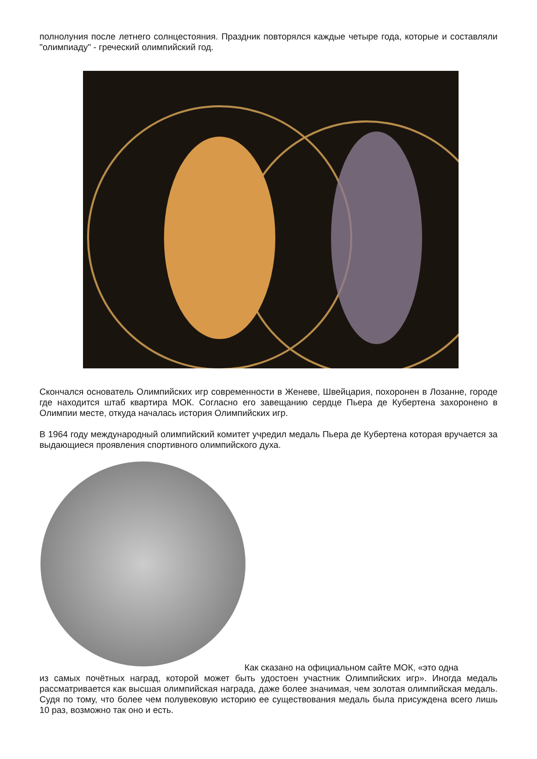полнолуния после летнего солнцестояния. Праздник повторялся каждые четыре года, которые и составляли "олимпиаду" - греческий олимпийский год.
Скончался основатель Олимпийских игр современности в Женеве, Швейцария, похоронен в Лозанне, городе где находится штаб квартира МОК. Согласно его завещанию сердце Пьера де Кубертена захоронено в Олимпии месте, откуда началась история Олимпийских игр.
В 1964 году международный олимпийский комитет учредил медаль Пьера де Кубертена которая вручается за выдающиеся проявления спортивного олимпийского духа.
Как сказано на официальном сайте МОК, «это одна
из самых почётных наград, которой может быть удостоен участник Олимпийских игр». Иногда медаль рассматривается как высшая олимпийская награда, даже более значимая, чем золотая олимпийская медаль. Судя по тому, что более чем полувековую историю ее существования медаль была присуждена всего лишь 10 раз, возможно так оно и есть.